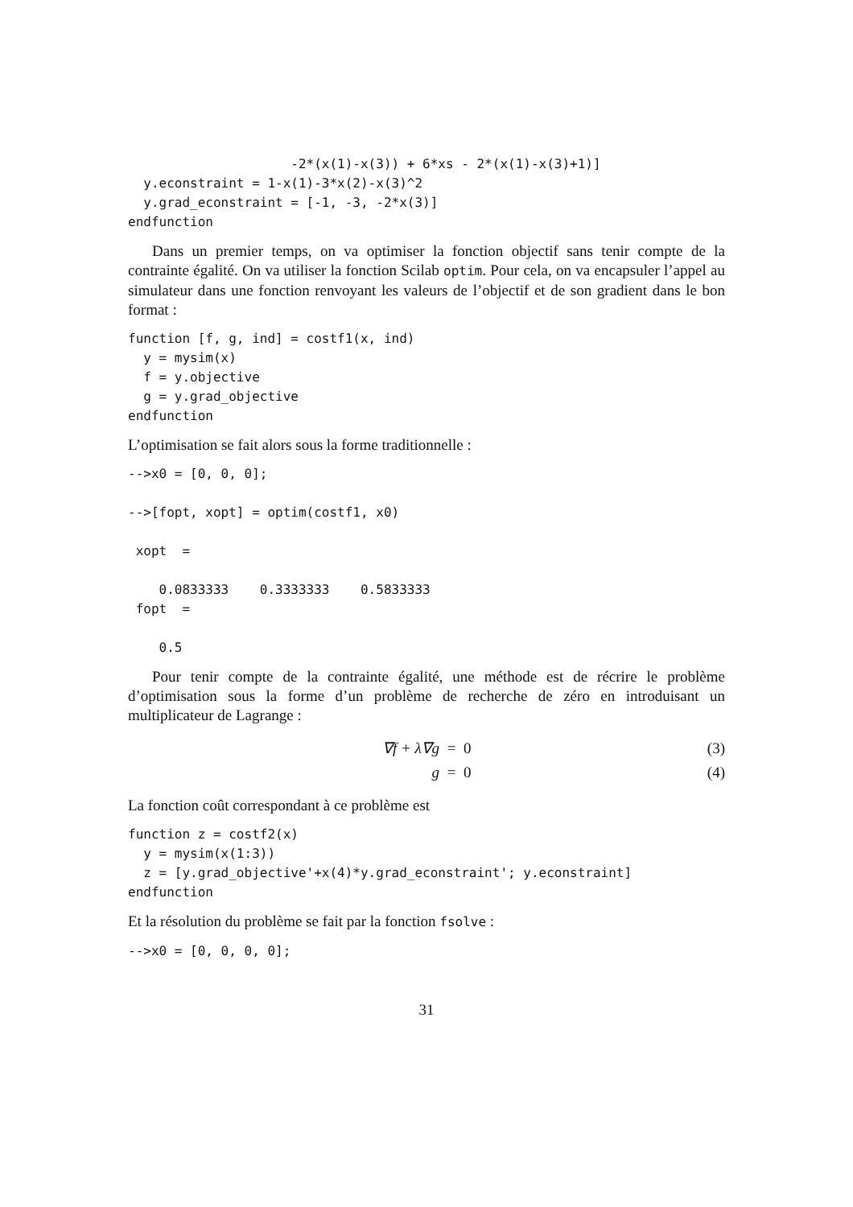-2*(x(1)-x(3)) + 6*xs - 2*(x(1)-x(3)+1)]
  y.econstraint = 1-x(1)-3*x(2)-x(3)^2
  y.grad_econstraint = [-1, -3, -2*x(3)]
endfunction
Dans un premier temps, on va optimiser la fonction objectif sans tenir compte de la contrainte égalité. On va utiliser la fonction Scilab optim. Pour cela, on va encapsuler l’appel au simulateur dans une fonction renvoyant les valeurs de l’objectif et de son gradient dans le bon format :
function [f, g, ind] = costf1(x, ind)
  y = mysim(x)
  f = y.objective
  g = y.grad_objective
endfunction
L’optimisation se fait alors sous la forme traditionnelle :
-->x0 = [0, 0, 0];

-->[fopt, xopt] = optim(costf1, x0)

 xopt  =

    0.0833333    0.3333333    0.5833333
 fopt  =

    0.5
Pour tenir compte de la contrainte égalité, une méthode est de récrire le problème d’optimisation sous la forme d’un problème de recherche de zéro en introduisant un multiplicateur de Lagrange :
∇f + λ∇g = 0 (3) g = 0 (4)
La fonction coût correspondant à ce problème est
function z = costf2(x)
  y = mysim(x(1:3))
  z = [y.grad_objective'+x(4)*y.grad_econstraint'; y.econstraint]
endfunction
Et la résolution du problème se fait par la fonction fsolve :
-->x0 = [0, 0, 0, 0];
31